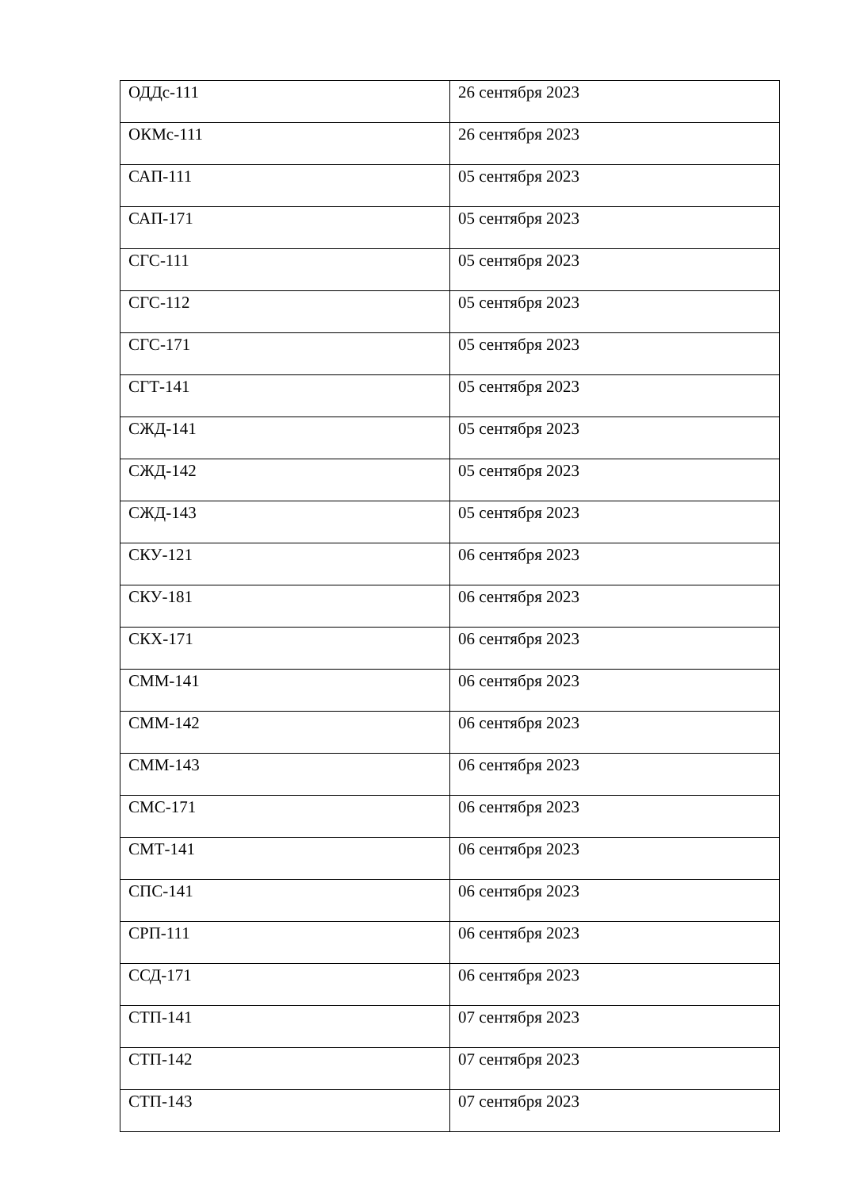| ОДДс-111 | 26 сентября 2023 |
| ОКМс-111 | 26 сентября 2023 |
| САП-111 | 05 сентября 2023 |
| САП-171 | 05 сентября 2023 |
| СГС-111 | 05 сентября 2023 |
| СГС-112 | 05 сентября 2023 |
| СГС-171 | 05 сентября 2023 |
| СГТ-141 | 05 сентября 2023 |
| СЖД-141 | 05 сентября 2023 |
| СЖД-142 | 05 сентября 2023 |
| СЖД-143 | 05 сентября 2023 |
| СКУ-121 | 06 сентября 2023 |
| СКУ-181 | 06 сентября 2023 |
| СКХ-171 | 06 сентября 2023 |
| СММ-141 | 06 сентября 2023 |
| СММ-142 | 06 сентября 2023 |
| СММ-143 | 06 сентября 2023 |
| СМС-171 | 06 сентября 2023 |
| СМТ-141 | 06 сентября 2023 |
| СПС-141 | 06 сентября 2023 |
| СРП-111 | 06 сентября 2023 |
| ССД-171 | 06 сентября 2023 |
| СТП-141 | 07 сентября 2023 |
| СТП-142 | 07 сентября 2023 |
| СТП-143 | 07 сентября 2023 |